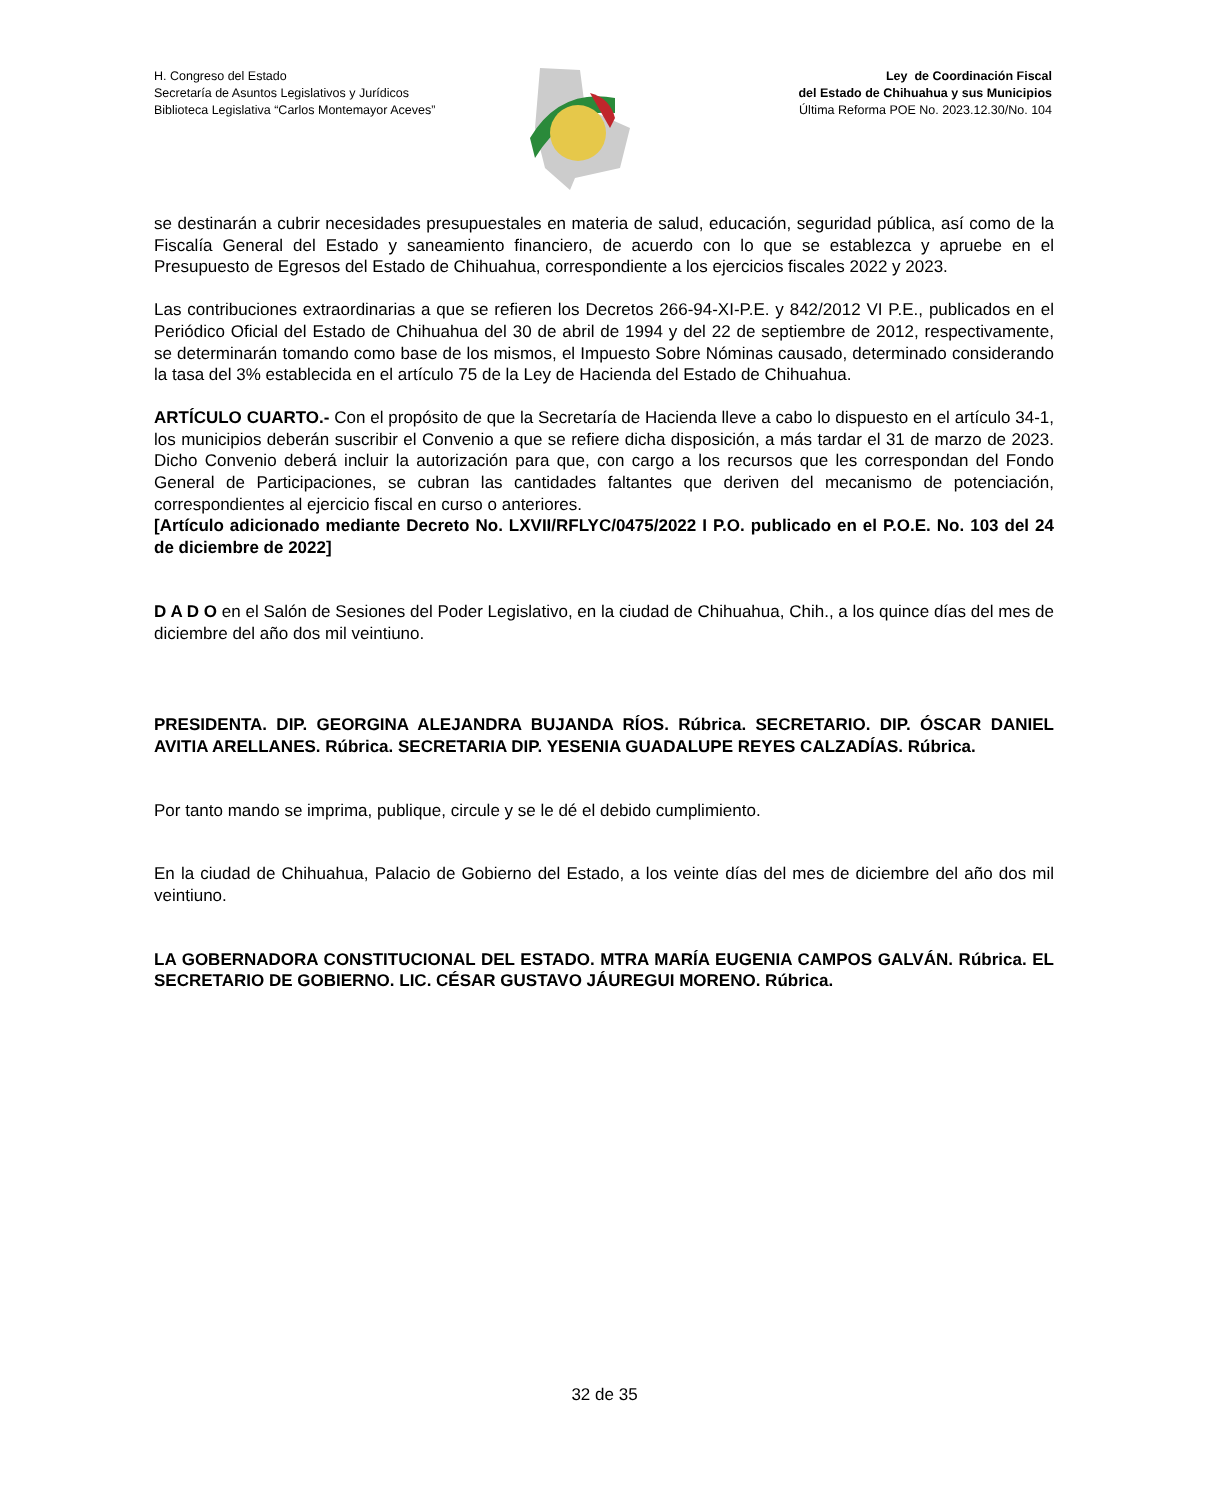H. Congreso del Estado
Secretaría de Asuntos Legislativos y Jurídicos
Biblioteca Legislativa “Carlos Montemayor Aceves”
Ley de Coordinación Fiscal
del Estado de Chihuahua y sus Municipios
Última Reforma POE No. 2023.12.30/No. 104
se destinarán a cubrir necesidades presupuestales en materia de salud, educación, seguridad pública, así como de la Fiscalía General del Estado y saneamiento financiero, de acuerdo con lo que se establezca y apruebe en el Presupuesto de Egresos del Estado de Chihuahua, correspondiente a los ejercicios fiscales 2022 y 2023.
Las contribuciones extraordinarias a que se refieren los Decretos 266-94-XI-P.E. y 842/2012 VI P.E., publicados en el Periódico Oficial del Estado de Chihuahua del 30 de abril de 1994 y del 22 de septiembre de 2012, respectivamente, se determinarán tomando como base de los mismos, el Impuesto Sobre Nóminas causado, determinado considerando la tasa del 3% establecida en el artículo 75 de la Ley de Hacienda del Estado de Chihuahua.
ARTÍCULO CUARTO.- Con el propósito de que la Secretaría de Hacienda lleve a cabo lo dispuesto en el artículo 34-1, los municipios deberán suscribir el Convenio a que se refiere dicha disposición, a más tardar el 31 de marzo de 2023. Dicho Convenio deberá incluir la autorización para que, con cargo a los recursos que les correspondan del Fondo General de Participaciones, se cubran las cantidades faltantes que deriven del mecanismo de potenciación, correspondientes al ejercicio fiscal en curso o anteriores.
[Artículo adicionado mediante Decreto No. LXVII/RFLYC/0475/2022 I P.O. publicado en el P.O.E. No. 103 del 24 de diciembre de 2022]
D A D O en el Salón de Sesiones del Poder Legislativo, en la ciudad de Chihuahua, Chih., a los quince días del mes de diciembre del año dos mil veintiuno.
PRESIDENTA. DIP. GEORGINA ALEJANDRA BUJANDA RÍOS. Rúbrica. SECRETARIO. DIP. ÓSCAR DANIEL AVITIA ARELLANES. Rúbrica. SECRETARIA DIP. YESENIA GUADALUPE REYES CALZADÍAS. Rúbrica.
Por tanto mando se imprima, publique, circule y se le dé el debido cumplimiento.
En la ciudad de Chihuahua, Palacio de Gobierno del Estado, a los veinte días del mes de diciembre del año dos mil veintiuno.
LA GOBERNADORA CONSTITUCIONAL DEL ESTADO. MTRA MARÍA EUGENIA CAMPOS GALVÁN. Rúbrica. EL SECRETARIO DE GOBIERNO. LIC. CÉSAR GUSTAVO JÁUREGUI MORENO. Rúbrica.
32 de 35